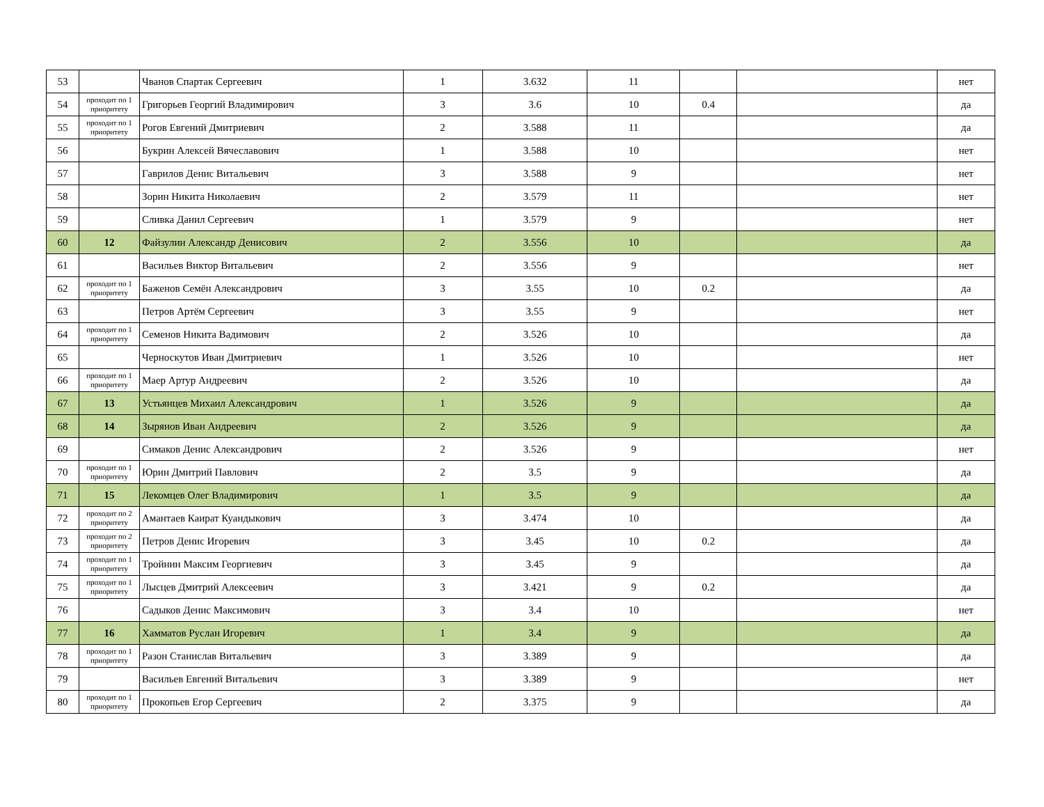| 53 | | Чванов Спартак Сергеевич | 1 | 3.632 | 11 | | | нет |
| 54 | проходит по 1 приоритету | Григорьев Георгий Владимирович | 3 | 3.6 | 10 | 0.4 | | да |
| 55 | проходит по 1 приоритету | Рогов Евгений Дмитриевич | 2 | 3.588 | 11 | | | да |
| 56 | | Букрин Алексей Вячеславович | 1 | 3.588 | 10 | | | нет |
| 57 | | Гаврилов Денис Витальевич | 3 | 3.588 | 9 | | | нет |
| 58 | | Зорин Никита Николаевич | 2 | 3.579 | 11 | | | нет |
| 59 | | Сливка Данил Сергеевич | 1 | 3.579 | 9 | | | нет |
| 60 | 12 | Файзулин Александр Денисович | 2 | 3.556 | 10 | | | да |
| 61 | | Васильев Виктор Витальевич | 2 | 3.556 | 9 | | | нет |
| 62 | проходит по 1 приоритету | Баженов Семён Александрович | 3 | 3.55 | 10 | 0.2 | | да |
| 63 | | Петров Артём Сергеевич | 3 | 3.55 | 9 | | | нет |
| 64 | проходит по 1 приоритету | Семенов Никита Вадимович | 2 | 3.526 | 10 | | | да |
| 65 | | Черноскутов Иван Дмитриевич | 1 | 3.526 | 10 | | | нет |
| 66 | проходит по 1 приоритету | Маер Артур Андреевич | 2 | 3.526 | 10 | | | да |
| 67 | 13 | Устьянцев Михаил Александрович | 1 | 3.526 | 9 | | | да |
| 68 | 14 | Зырянов Иван Андреевич | 2 | 3.526 | 9 | | | да |
| 69 | | Симаков Денис Александрович | 2 | 3.526 | 9 | | | нет |
| 70 | проходит по 1 приоритету | Юрин Дмитрий Павлович | 2 | 3.5 | 9 | | | да |
| 71 | 15 | Лекомцев Олег Владимирович | 1 | 3.5 | 9 | | | да |
| 72 | проходит по 2 приоритету | Амантаев Каират Куандыкович | 3 | 3.474 | 10 | | | да |
| 73 | проходит по 2 приоритету | Петров Денис Игоревич | 3 | 3.45 | 10 | 0.2 | | да |
| 74 | проходит по 1 приоритету | Тройнин Максим Георгиевич | 3 | 3.45 | 9 | | | да |
| 75 | проходит по 1 приоритету | Лысцев Дмитрий Алексеевич | 3 | 3.421 | 9 | 0.2 | | да |
| 76 | | Садыков Денис Максимович | 3 | 3.4 | 10 | | | нет |
| 77 | 16 | Хамматов Руслан Игоревич | 1 | 3.4 | 9 | | | да |
| 78 | проходит по 1 приоритету | Разон Станислав Витальевич | 3 | 3.389 | 9 | | | да |
| 79 | | Васильев Евгений Витальевич | 3 | 3.389 | 9 | | | нет |
| 80 | проходит по 1 приоритету | Прокопьев Егор Сергеевич | 2 | 3.375 | 9 | | | да |